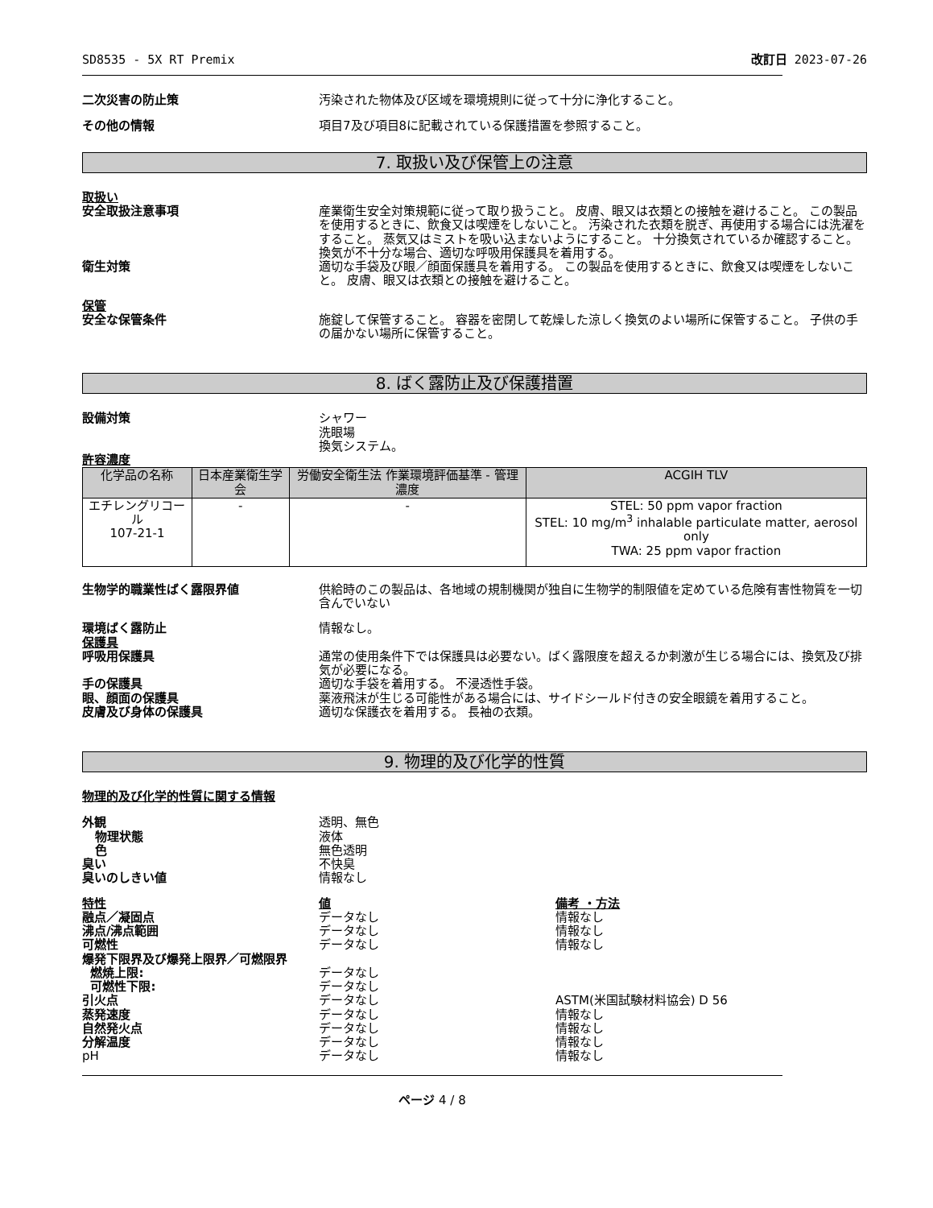SD8535 - 5X RT Premix 改訂日 2023-07-26
二次災害の防止策 汚染された物体及び区域を環境規則に従って十分に浄化すること。
その他の情報 項目7及び項目8に記載されている保護措置を参照すること。
7. 取扱い及び保管上の注意
取扱い
安全取扱注意事項 産業衛生安全対策規範に従って取り扱うこと。 皮膚、眼又は衣類との接触を避けること。 この製品を使用するときに、飲食又は喫煙をしないこと。 汚染された衣類を脱ぎ、再使用する場合には洗濯をすること。 蒸気又はミストを吸い込まないようにすること。 十分換気されているか確認すること。 換気が不十分な場合、適切な呼吸用保護具を着用する。
衛生対策 適切な手袋及び眼／顔面保護具を着用する。 この製品を使用するときに、飲食又は喫煙をしないこと。 皮膚、眼又は衣類との接触を避けること。
保管
安全な保管条件 施錠して保管すること。 容器を密閉して乾燥した涼しく換気のよい場所に保管すること。 子供の手の届かない場所に保管すること。
8. ばく露防止及び保護措置
設備対策 シャワー
洗眼場
換気システム。
許容濃度
| 化学品の名称 | 日本産業衛生学会 | 労働安全衛生法 作業環境評価基準 - 管理濃度 | ACGIH TLV |
| --- | --- | --- | --- |
| エチレングリコール 107-21-1 | - | - | STEL: 50 ppm vapor fraction STEL: 10 mg/m<sup>3</sup> inhalable particulate matter, aerosol only TWA: 25 ppm vapor fraction |
生物学的職業性ばく露限界値 供給時のこの製品は、各地域の規制機関が独自に生物学的制限値を定めている危険有害性物質を一切含んでいない
環境ばく露防止 情報なし。
保護具
呼吸用保護具 通常の使用条件下では保護具は必要ない。ばく露限度を超えるか刺激が生じる場合には、換気及び排気が必要になる。
手の保護具 適切な手袋を着用する。 不浸透性手袋。
眼、顔面の保護具 薬液飛沫が生じる可能性がある場合には、サイドシールド付きの安全眼鏡を着用すること。
皮膚及び身体の保護具 適切な保護衣を着用する。 長袖の衣類。
9. 物理的及び化学的性質
物理的及び化学的性質に関する情報
外観 透明、無色
物理状態 液体
色 無色透明
臭い 不快臭
臭いのしきい値 情報なし
特性 値 備考 ・方法
融点／凝固点 データなし 情報なし
沸点/沸点範囲 データなし 情報なし
可燃性 データなし 情報なし
爆発下限界及び爆発上限界／可燃限界
燃焼上限: データなし
可燃性下限: データなし
引火点 データなし ASTM(米国試験材料協会) D 56
蒸発速度 データなし 情報なし
自然発火点 データなし 情報なし
分解温度 データなし 情報なし
pH データなし 情報なし
ページ 4 / 8